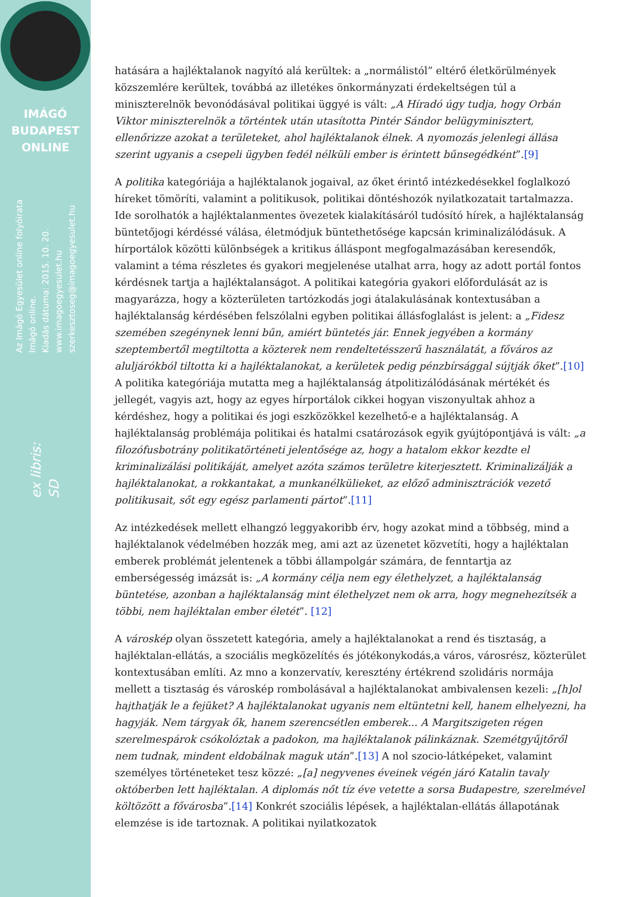IMÁGÓ
BUDAPEST
ONLINE
Az Imágó Egyesület online folyóirata
Imágó online.
Kiadás dátuma: 2015. 10. 20.
www.imagoegyesulet.hu
szerkesztoseg@imagoegyesulet.hu
ex libris:
SD
hatására a hajléktalanok nagyító alá kerültek: a „normálistól” eltérő életkörülmények közszemlére kerültek, továbbá az illetékes önkormányzati érdekeltségen túl a miniszterelnök bevonódásával politikai üggyé is vált: „A Híradó úgy tudja, hogy Orbán Viktor miniszterelnök a történtek után utasította Pintér Sándor belügyminisztert, ellenőrizze azokat a területeket, ahol hajléktalanok élnek. A nyomozás jelenlegi állása szerint ugyanis a csepeli ügyben fedél nélküli ember is érintett bűnsegédként”.[9]
A politika kategóriája a hajléktalanok jogaival, az őket érintő intézkedésekkel foglalkozó híreket tömöríti, valamint a politikusok, politikai döntéshozók nyilatkozatait tartalmazza. Ide sorolhatók a hajléktalanmentes övezetek kialakításáról tudósító hírek, a hajléktalanság büntetőjogi kérdéssé válása, életmódjuk büntethetősége kapcsán kriminalizálódásuk. A hírportálok közötti különbségek a kritikus álláspont megfogalmazásában keresendők, valamint a téma részletes és gyakori megjelenése utalhat arra, hogy az adott portál fontos kérdésnek tartja a hajléktalanságot. A politikai kategória gyakori előfordulását az is magyarázza, hogy a közterületen tartózkodás jogi átalakulásának kontextusában a hajléktalanság kérdésében felszólalni egyben politikai állásfoglalást is jelent: a „Fidesz szemében szegénynek lenni bűn, amiért büntetés jár. Ennek jegyében a kormány szeptembertől megtiltotta a közterek nem rendeltetésszerű használatát, a főváros az aluljárókból tiltotta ki a hajléktalanokat, a kerületek pedig pénzbírsággal sújtják őket”.[10] A politika kategóriája mutatta meg a hajléktalanság átpolitizálódásának mértékét és jellegét, vagyis azt, hogy az egyes hírportálok cikkei hogyan viszonyultak ahhoz a kérdéshez, hogy a politikai és jogi eszközökkel kezelhető-e a hajléktalanság. A hajléktalanság problémája politikai és hatalmi csatározások egyik gyújtópontjává is vált: „a filozófusbotrány politikatörténeti jelentősége az, hogy a hatalom ekkor kezdte el kriminalizálási politikáját, amelyet azóta számos területre kiterjesztett. Kriminalizálják a hajléktalanokat, a rokkantakat, a munkanélkülieket, az előző adminisztrációk vezető politikusait, sőt egy egész parlamenti pártot”.[11]
Az intézkedések mellett elhangzó leggyakoribb érv, hogy azokat mind a többség, mind a hajléktalanok védelmében hozzák meg, ami azt az üzenetet közvetíti, hogy a hajléktalan emberek problémát jelentenek a többi állampolgár számára, de fenntartja az emberségesség imázsát is: „A kormány célja nem egy élethelyzet, a hajléktalanság büntetése, azonban a hajléktalanság mint élethelyzet nem ok arra, hogy megnehezítsék a többi, nem hajléktalan ember életét”. [12]
A városkép olyan összetett kategória, amely a hajléktalanokat a rend és tisztaság, a hajléktalan-ellátás, a szociális megközelítés és jótékonykodás,a város, városrész, közterület kontextusában említi. Az mno a konzervatív, keresztény értékrend szolidáris normája mellett a tisztaság és városkép rombolásával a hajléktalanokat ambivalensen kezeli: „[h]ol hajthatják le a fejüket? A hajléktalanokat ugyanis nem eltüntetni kell, hanem elhelyezni, ha hagyják. Nem tárgyak ők, hanem szerencsétlen emberek... A Margitszigeten régen szerelmespárok csókolóztak a padokon, ma hajléktalanok pálinkáznak. Szemétgyűjtőről nem tudnak, mindent eldobálnak maguk után”.[13] A nol szocio-látképeket, valamint személyes történeteket tesz közzé: „[a] negyvenes éveinek végén járó Katalin tavaly októberben lett hajléktalan. A diplomás nőt tíz éve vetette a sorsa Budapestre, szerelmével költözött a fővárosba”.[14] Konkrét szociális lépések, a hajléktalan-ellátás állapotának elemzése is ide tartoznak. A politikai nyilatkozatok